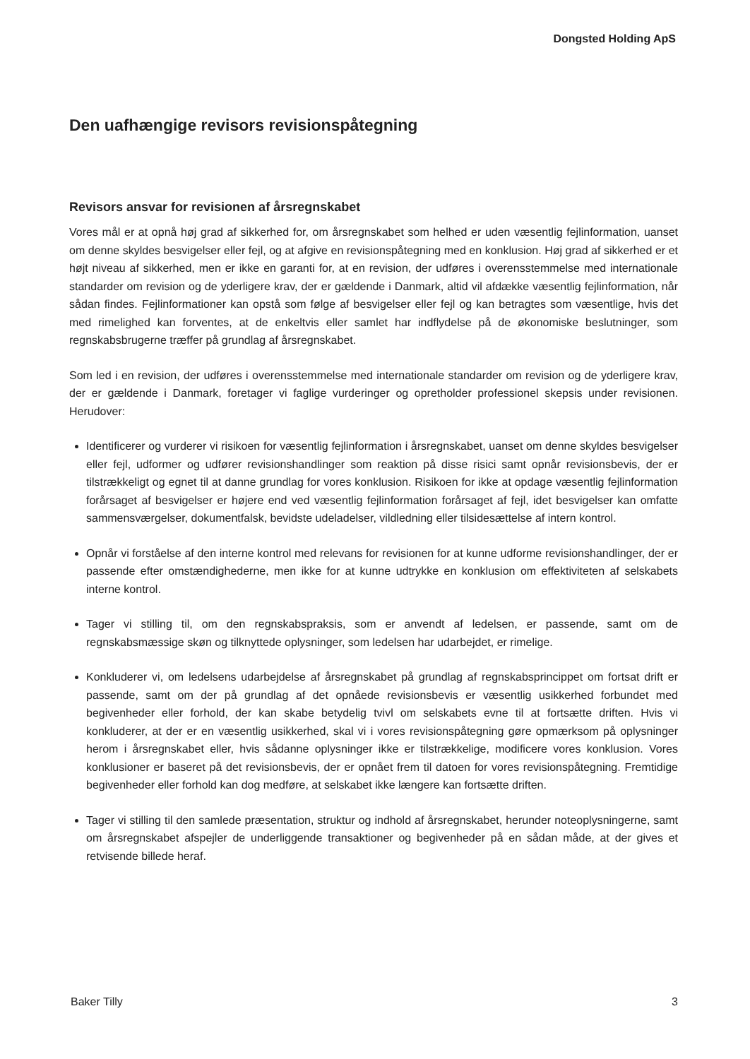Dongsted Holding ApS
Den uafhængige revisors revisionspåtegning
Revisors ansvar for revisionen af årsregnskabet
Vores mål er at opnå høj grad af sikkerhed for, om årsregnskabet som helhed er uden væsentlig fejlinformation, uanset om denne skyldes besvigelser eller fejl, og at afgive en revisionspåtegning med en konklusion. Høj grad af sikkerhed er et højt niveau af sikkerhed, men er ikke en garanti for, at en revision, der udføres i overensstemmelse med internationale standarder om revision og de yderligere krav, der er gældende i Danmark, altid vil afdække væsentlig fejlinformation, når sådan findes. Fejlinformationer kan opstå som følge af besvigelser eller fejl og kan betragtes som væsentlige, hvis det med rimelighed kan forventes, at de enkeltvis eller samlet har indflydelse på de økonomiske beslutninger, som regnskabsbrugerne træffer på grundlag af årsregnskabet.
Som led i en revision, der udføres i overensstemmelse med internationale standarder om revision og de yderligere krav, der er gældende i Danmark, foretager vi faglige vurderinger og opretholder professionel skepsis under revisionen. Herudover:
Identificerer og vurderer vi risikoen for væsentlig fejlinformation i årsregnskabet, uanset om denne skyldes besvigelser eller fejl, udformer og udfører revisionshandlinger som reaktion på disse risici samt opnår revisionsbevis, der er tilstrækkeligt og egnet til at danne grundlag for vores konklusion. Risikoen for ikke at opdage væsentlig fejlinformation forårsaget af besvigelser er højere end ved væsentlig fejlinformation forårsaget af fejl, idet besvigelser kan omfatte sammensværgelser, dokumentfalsk, bevidste udeladelser, vildledning eller tilsidesættelse af intern kontrol.
Opnår vi forståelse af den interne kontrol med relevans for revisionen for at kunne udforme revisionshandlinger, der er passende efter omstændighederne, men ikke for at kunne udtrykke en konklusion om effektiviteten af selskabets interne kontrol.
Tager vi stilling til, om den regnskabspraksis, som er anvendt af ledelsen, er passende, samt om de regnskabsmæssige skøn og tilknyttede oplysninger, som ledelsen har udarbejdet, er rimelige.
Konkluderer vi, om ledelsens udarbejdelse af årsregnskabet på grundlag af regnskabsprincippet om fortsat drift er passende, samt om der på grundlag af det opnåede revisionsbevis er væsentlig usikkerhed forbundet med begivenheder eller forhold, der kan skabe betydelig tvivl om selskabets evne til at fortsætte driften. Hvis vi konkluderer, at der er en væsentlig usikkerhed, skal vi i vores revisionspåtegning gøre opmærksom på oplysninger herom i årsregnskabet eller, hvis sådanne oplysninger ikke er tilstrækkelige, modificere vores konklusion. Vores konklusioner er baseret på det revisionsbevis, der er opnået frem til datoen for vores revisionspåtegning. Fremtidige begivenheder eller forhold kan dog medføre, at selskabet ikke længere kan fortsætte driften.
Tager vi stilling til den samlede præsentation, struktur og indhold af årsregnskabet, herunder noteoplysningerne, samt om årsregnskabet afspejler de underliggende transaktioner og begivenheder på en sådan måde, at der gives et retvisende billede heraf.
Baker Tilly 3